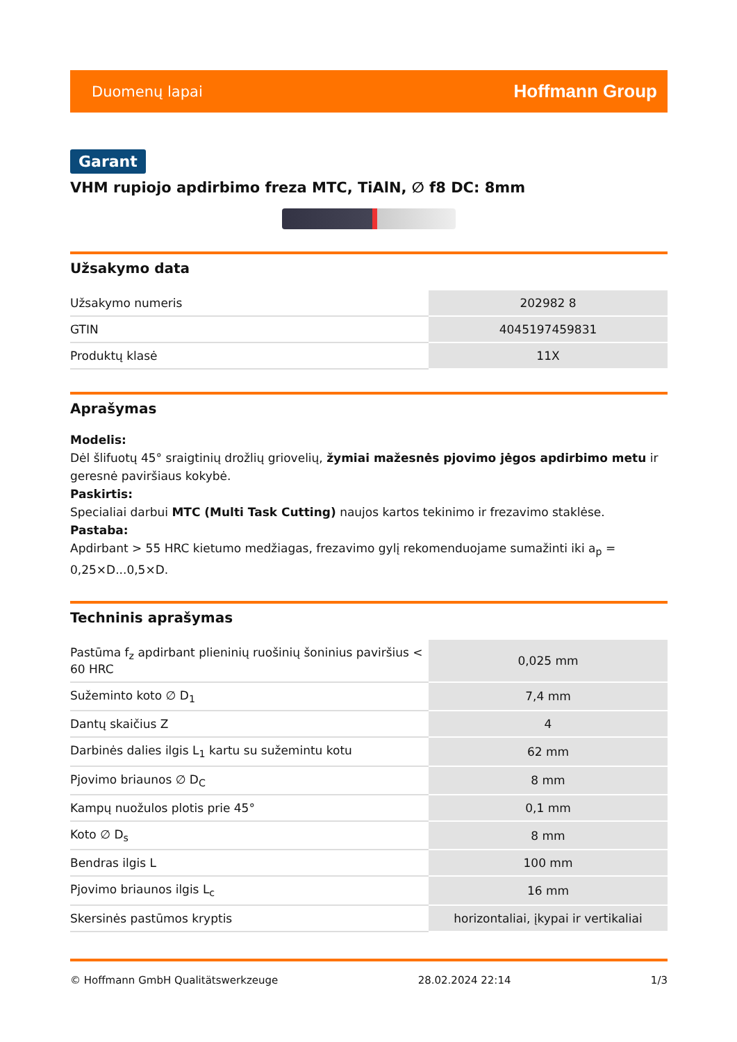Duomenų lapai Hoffmann Group
Garant
VHM rupiojo apdirbimo freza MTC, TiAlN, ∅ f8 DC: 8mm
Užsakymo data
| Užsakymo numeris | 202982 8 |
| GTIN | 4045197459831 |
| Produktų klasė | 11X |
Aprašymas
Modelis:
Dėl šlifuotų 45° sraigtinių drožlių griovelių, žymiai mažesnės pjovimo jėgos apdirbimo metu ir geresnė paviršiaus kokybė.
Paskirtis:
Specialiai darbui MTC (Multi Task Cutting) naujos kartos tekinimo ir frezavimo staklėse.
Pastaba:
Apdirbant > 55 HRC kietumo medžiagas, frezavimo gylį rekomenduojame sumažinti iki a<sub>p</sub> = 0,25×D...0,5×D.
Techninis aprašymas
| Pastūma f<sub>z</sub> apdirbant plieninių ruošinių šoninius paviršius < 60 HRC | 0,025 mm |
| Sužeminto koto ∅ D<sub>1</sub> | 7,4 mm |
| Dantų skaičius Z | 4 |
| Darbinės dalies ilgis L<sub>1</sub> kartu su sužemintu kotu | 62 mm |
| Pjovimo briaunos ∅ D<sub>C</sub> | 8 mm |
| Kampų nuožulos plotis prie 45° | 0,1 mm |
| Koto ∅ D<sub>s</sub> | 8 mm |
| Bendras ilgis L | 100 mm |
| Pjovimo briaunos ilgis L<sub>c</sub> | 16 mm |
| Skersinės pastūmos kryptis | horizontaliai, įkypai ir vertikaliai |
© Hoffmann GmbH Qualitätswerkzeuge 28.02.2024 22:14 1/3